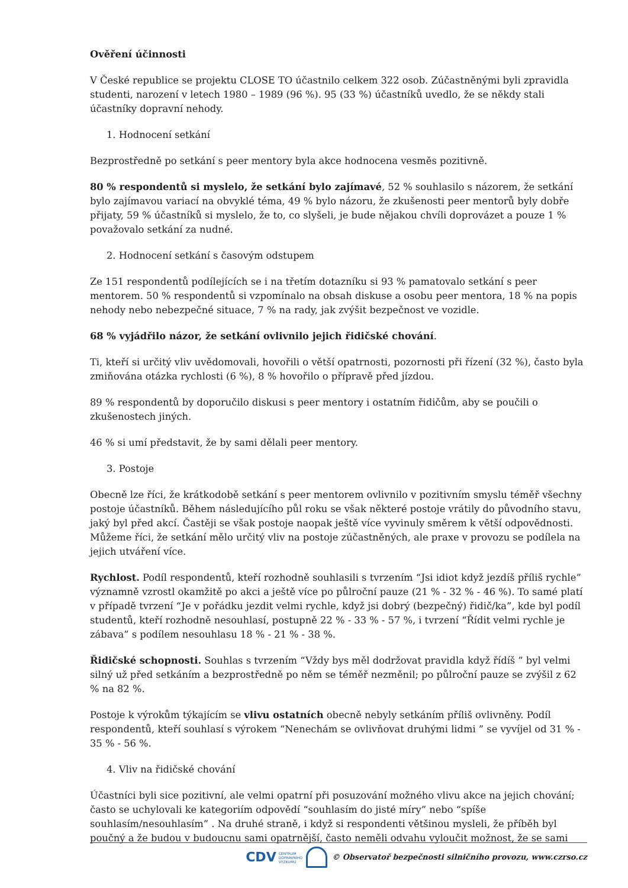Ověření účinnosti
V České republice se projektu CLOSE TO účastnilo celkem 322 osob. Zúčastněnými byli zpravidla studenti, narození v letech 1980 – 1989 (96 %). 95 (33 %) účastníků uvedlo, že se někdy stali účastníky dopravní nehody.
1. Hodnocení setkání
Bezprostředně po setkání s peer mentory byla akce hodnocena vesměs pozitivně.
80 % respondentů si myslelo, že setkání bylo zajímavé, 52 % souhlasilo s názorem, že setkání bylo zajímavou variací na obvyklé téma, 49 % bylo názoru, že zkušenosti peer mentorů byly dobře přijaty, 59 % účastníků si myslelo, že to, co slyšeli, je bude nějakou chvíli doprovázet a pouze 1 % považovalo setkání za nudné.
2. Hodnocení setkání s časovým odstupem
Ze 151 respondentů podílejících se i na třetím dotazníku si 93 % pamatovalo setkání s peer mentorem. 50 % respondentů si vzpomínalo na obsah diskuse a osobu peer mentora, 18 % na popis nehody nebo nebezpečné situace, 7 % na rady, jak zvýšit bezpečnost ve vozidle.
68 % vyjádřilo názor, že setkání ovlivnilo jejich řidičské chování.
Ti, kteří si určitý vliv uvědomovali, hovořili o větší opatrnosti, pozornosti při řízení (32 %), často byla zmiňována otázka rychlosti (6 %), 8 % hovořilo o přípravě před jízdou.
89 % respondentů by doporučilo diskusi s peer mentory i ostatním řidičům, aby se poučili o zkušenostech jiných.
46 % si umí představit, že by sami dělali peer mentory.
3. Postoje
Obecně lze říci, že krátkodobě setkání s peer mentorem ovlivnilo v pozitivním smyslu téměř všechny postoje účastníků. Během následujícího půl roku se však některé postoje vrátily do původního stavu, jaký byl před akcí. Častěji se však postoje naopak ještě více vyvinuly směrem k větší odpovědnosti. Můžeme říci, že setkání mělo určitý vliv na postoje zúčastněných, ale praxe v provozu se podílela na jejich utváření více.
Rychlost. Podíl respondentů, kteří rozhodně souhlasili s tvrzením “Jsi idiot když jezdíš příliš rychle” významně vzrostl okamžitě po akci a ještě více po půlroční pauze (21 % - 32 % - 46 %). To samé platí v případě tvrzení “Je v pořádku jezdit velmi rychle, když jsi dobrý (bezpečný) řidič/ka”, kde byl podíl studentů, kteří rozhodně nesouhlasí, postupně 22 % - 33 % - 57 %, i tvrzení “Řídit velmi rychle je zábava” s podílem nesouhlasu 18 % - 21 % - 38 %.
Řidičské schopnosti. Souhlas s tvrzením “Vždy bys měl dodržovat pravidla když řídíš ” byl velmi silný už před setkáním a bezprostředně po něm se téměř nezměnil; po půlroční pauze se zvýšil z 62 % na 82 %.
Postoje k výrokům týkajícím se vlivu ostatních obecně nebyly setkáním příliš ovlivněny. Podíl respondentů, kteří souhlasí s výrokem “Nenechám se ovlivňovat druhými lidmi ” se vyvíjel od 31 % - 35 % - 56 %.
4. Vliv na řidičské chování
Účastníci byli sice pozitivní, ale velmi opatrní při posuzování možného vlivu akce na jejich chování; často se uchylovali ke kategoriím odpovědí “souhlasím do jisté míry” nebo “spíše souhlasím/nesouhlasím” . Na druhé straně, i když si respondenti většinou mysleli, že příběh byl poučný a že budou v budoucnu sami opatrnější, často neměli odvahu vyloučit možnost, že se sami
CDV CENTRUM
DOPRAVNÍHO
VÝZKUMU
© Observatoř bezpečnosti silničního provozu, www.czrso.cz